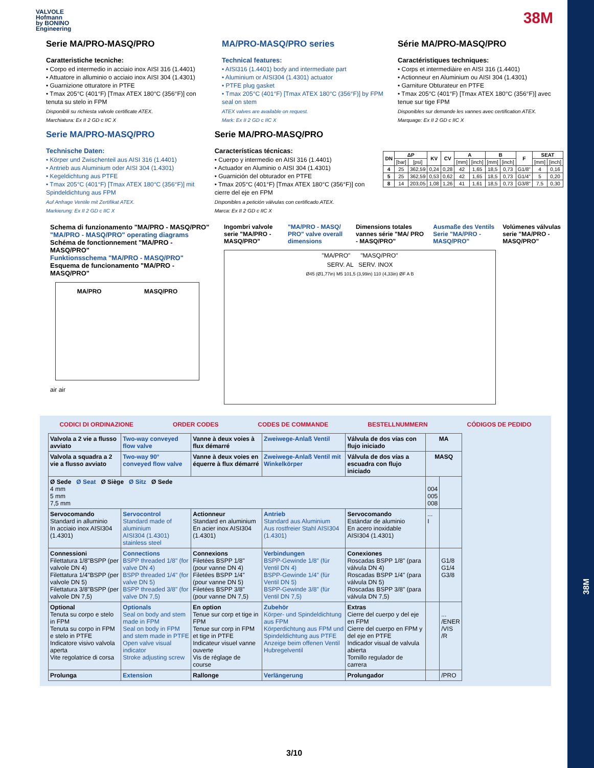38M
VALVOLE
Hofmann
by BONINO
Engineering
38M
Serie MA/PRO-MASQ/PRO
Caratteristiche tecniche:
• Corpo ed intermedio in acciaio inox AISI 316 (1.4401)
• Attuatore in alluminio o acciaio inox AISI 304 (1.4301)
• Guarnizione otturatore in PTFE
• Tmax 205°C (401°F) [Tmax ATEX 180°C (356°F)] con tenuta su stelo in FPM
Disponibili su richiesta valvole certificate ATEX.
Marchiatura: Ex II 2 GD c IIC X
MA/PRO-MASQ/PRO series
Technical features:
• AISI316 (1.4401) body and intermediate part
• Aluminium or AISI304 (1.4301) actuator
• PTFE plug gasket
• Tmax 205°C (401°F) [Tmax ATEX 180°C (356°F)] by FPM seal on stem
ATEX valves are available on request.
Mark: Ex II 2 GD c IIC X
Série MA/PRO-MASQ/PRO
Caractéristiques techniques:
• Corps et intermediàire en AISI 316 (1.4401)
• Actionneur en Aluminium ou AISI 304 (1.4301)
• Garniture Obturateur en PTFE
• Tmax 205°C (401°F) [Tmax ATEX 180°C (356°F)] avec tenue sur tige FPM
Disponibles sur demande les vannes avec certification ATEX.
Marquage: Ex II 2 GD c IIC X
Serie MA/PRO-MASQ/PRO
Technische Daten:
• Körper und Zwischenteil aus AISI 316 (1.4401)
• Antrieb aus Aluminium oder AISI 304 (1.4301)
• Kegeldichtung aus PTFE
• Tmax 205°C (401°F) [Tmax ATEX 180°C (356°F)] mit Spindeldichtung aus FPM
Auf Anfrage Ventile mit Zertifikat ATEX.
Markierung: Ex II 2 GD c IIC X
Serie MA/PRO-MASQ/PRO
Características técnicas:
• Cuerpo y intermedio en AISI 316 (1.4401)
• Actuador en Aluminio o AISI 304 (1.4301)
• Guarnición del obturador en PTFE
• Tmax 205°C (401°F) [Tmax ATEX 180°C (356°F)] con cierre del eje en FPM
Disponibles a petición válvulas con certificado ATEX.
Marca: Ex II 2 GD c IIC X
| DN | ΔP | | KV | CV | A | | B | | F | SEAT | |
| --- | --- | --- | --- | --- | --- | --- | --- | --- | --- | --- | --- |
| | [bar] | [psi] | | | [mm] | [inch] | [mm] | [inch] | | [mm] | [inch] |
| 4 | 25 | 362,59 | 0,24 | 0,28 | 42 | 1,65 | 18,5 | 0,73 | G1/8" | 4 | 0,16 |
| 5 | 25 | 362,59 | 0,53 | 0,62 | 42 | 1,65 | 18,5 | 0,73 | G1/4" | 5 | 0,20 |
| 8 | 14 | 203,05 | 1,08 | 1,26 | 41 | 1,61 | 18,5 | 0,73 | G3/8" | 7,5 | 0,30 |
Schema di funzionamento "MA/PRO - MASQ/PRO"
"MA/PRO - MASQ/PRO" operating diagrams
Schéma de fonctionnement "MA/PRO - MASQ/PRO"
Funktionsschema "MA/PRO - MASQ/PRO"
Esquema de funcionamento "MA/PRO - MASQ/PRO"
MA/PRO MASQ/PRO
air air
Ingombri valvole serie "MA/PRO - MASQ/PRO" "MA/PRO - MASQ/ PRO" valve overall dimensions Dimensions totales vannes série "MA/ PRO - MASQ/PRO" Ausmaße des Ventils Serie "MA/PRO - MASQ/PRO" Volúmenes válvulas serie "MA/PRO - MASQ/PRO"
"MA/PRO" "MASQ/PRO"
SERV. AL SERV. INOX
Ø45 (Ø1,77in) M5 101,5 (3,99in) 110 (4,33in) ØF A B
CODICI DI ORDINAZIONE ORDER CODES CODES DE COMMANDE BESTELLNUMMERN CÓDIGOS DE PEDIDO
| Valvola a 2 vie a flusso avviato | Two-way conveyed flow valve | Vanne à deux voies à flux démarré | Zweiwege-Anlaß Ventil | Válvula de dos vías con flujo iniciado | MA | |
| Valvola a squadra a 2 vie a flusso avviato | Two-way 90° conveyed flow valve | Vanne à deux voies en équerre à flux démarré | Zweiwege-Anlaß Ventil mit Winkelkörper | Válvula de dos vías a escuadra con flujo iniciado | MASQ | |
| Ø Sede Ø Seat Ø Siège Ø Sitz Ø Sede 4 mm 5 mm 7,5 mm | | | | | 004 005 008 | |
| Servocomando Standard in alluminio In acciaio inox AISI304 (1.4301) | Servocontrol Standard made of aluminium AISI304 (1.4301) stainless steel | Actionneur Standard en aluminium En acier inox AISI304 (1.4301) | Antrieb Standard aus Aluminium Aus rostfreier Stahl AISI304 (1.4301) | Servocomando Estándar de aluminio En acero inoxidable AISI304 (1.4301) | ... I | |
| Connessioni Filettatura 1/8"BSPP (per valvole DN 4) Filettatura 1/4"BSPP (per valvole DN 5) Filettatura 3/8"BSPP (per valvole DN 7,5) | Connections BSPP threaded 1/8" (for valve DN 4) BSPP threaded 1/4" (for valve DN 5) BSPP threaded 3/8" (for valve DN 7,5) | Connexions Filetées BSPP 1/8" (pour vanne DN 4) Filetées BSPP 1/4" (pour vanne DN 5) Filetées BSPP 3/8" (pour vanne DN 7,5) | Verbindungen BSPP-Gewinde 1/8" (für Ventil DN 4) BSPP-Gewinde 1/4" (für Ventil DN 5) BSPP-Gewinde 3/8" (für Ventil DN 7,5) | Conexiones Roscadas BSPP 1/8" (para válvula DN 4) Roscadas BSPP 1/4" (para válvula DN 5) Roscadas BSPP 3/8" (para válvula DN 7,5) | | G1/8 G1/4 G3/8 |
| Optional Tenuta su corpo e stelo in FPM Tenuta su corpo in FPM e stelo in PTFE Indicatore visivo valvola aperta Vite regolatrice di corsa | Optionals Seal on body and stem made in FPM Seal on body in FPM and stem made in PTFE Open valve visual indicator Stroke adjusting screw | En option Tenue sur corp et tige in FPM Tenue sur corp in FPM et tige in PTFE Indicateur visuel vanne ouverte Vis de réglage de course | Zubehör Körper- und Spindeldichtung aus FPM Körperdichtung aus FPM und Spindeldichtung aus PTFE Anzeige beim offenen Ventil Hubregelventil | Extras Cierre del cuerpo y del eje en FPM Cierre del cuerpo en FPM y del eje en PTFE Indicador visual de valvula abierta Tornillo regulador de carrera | | ... /ENER /VIS /R |
| Prolunga | Extension | Rallonge | Verlängerung | Prolungador | | /PRO |
3/10